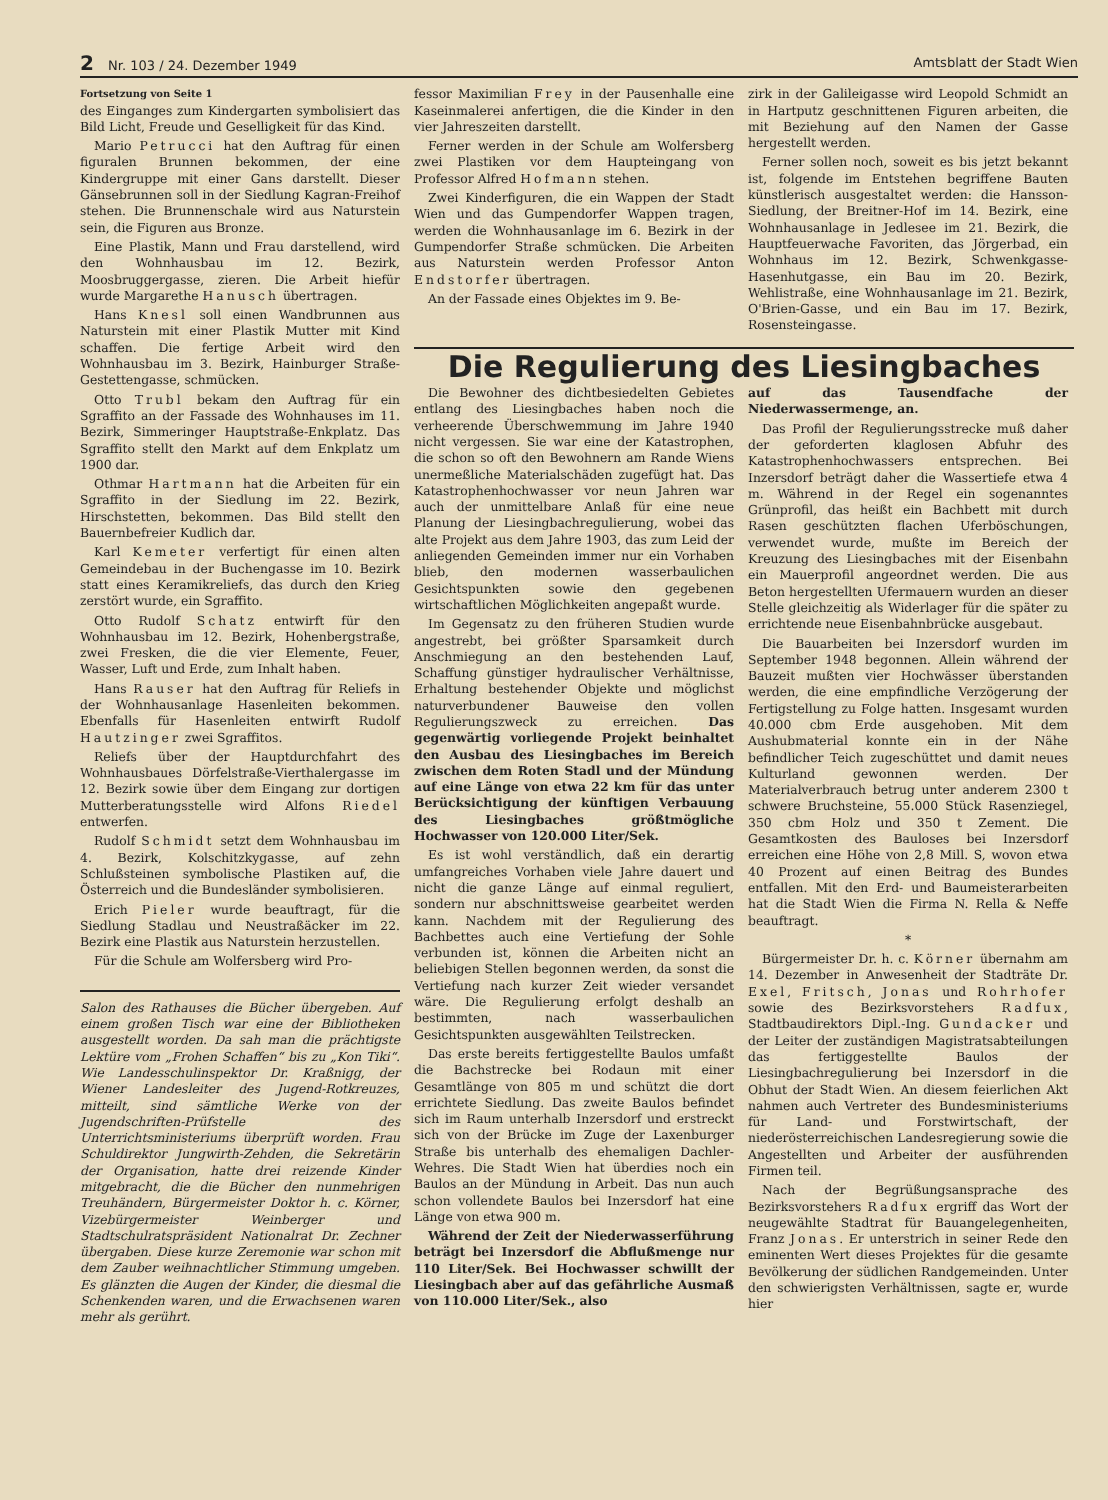2 Nr. 103 / 24. Dezember 1949 Amtsblatt der Stadt Wien
Fortsetzung von Seite 1
des Einganges zum Kindergarten symbolisiert das Bild Licht, Freude und Geselligkeit für das Kind.
Mario Petrucci hat den Auftrag für einen figuralen Brunnen bekommen, der eine Kindergruppe mit einer Gans darstellt. Dieser Gänsebrunnen soll in der Siedlung Kagran-Freihof stehen. Die Brunnenschale wird aus Naturstein sein, die Figuren aus Bronze.
Eine Plastik, Mann und Frau darstellend, wird den Wohnhausbau im 12. Bezirk, Moosbruggergasse, zieren. Die Arbeit hiefür wurde Margarethe Hanusch übertragen.
Hans Knesl soll einen Wandbrunnen aus Naturstein mit einer Plastik Mutter mit Kind schaffen. Die fertige Arbeit wird den Wohnhausbau im 3. Bezirk, Hainburger Straße-Gestettengasse, schmücken.
Otto Trubl bekam den Auftrag für ein Sgraffito an der Fassade des Wohnhauses im 11. Bezirk, Simmeringer Hauptstraße-Enkplatz. Das Sgraffito stellt den Markt auf dem Enkplatz um 1900 dar.
Othmar Hartmann hat die Arbeiten für ein Sgraffito in der Siedlung im 22. Bezirk, Hirschstetten, bekommen. Das Bild stellt den Bauernbefreier Kudlich dar.
Karl Kemeter verfertigt für einen alten Gemeindebau in der Buchengasse im 10. Bezirk statt eines Keramikreliefs, das durch den Krieg zerstört wurde, ein Sgraffito.
Otto Rudolf Schatz entwirft für den Wohnhausbau im 12. Bezirk, Hohenbergstraße, zwei Fresken, die die vier Elemente, Feuer, Wasser, Luft und Erde, zum Inhalt haben.
Hans Rauser hat den Auftrag für Reliefs in der Wohnhausanlage Hasenleiten bekommen. Ebenfalls für Hasenleiten entwirft Rudolf Hautzinger zwei Sgraffitos.
Reliefs über der Hauptdurchfahrt des Wohnhausbaues Dörfelstraße-Vierthalergasse im 12. Bezirk sowie über dem Eingang zur dortigen Mutterberatungsstelle wird Alfons Riedel entwerfen.
Rudolf Schmidt setzt dem Wohnhausbau im 4. Bezirk, Kolschitzkygasse, auf zehn Schlußsteinen symbolische Plastiken auf, die Österreich und die Bundesländer symbolisieren.
Erich Pieler wurde beauftragt, für die Siedlung Stadlau und Neustraßäcker im 22. Bezirk eine Plastik aus Naturstein herzustellen.
Für die Schule am Wolfersberg wird Pro-
Salon des Rathauses die Bücher übergeben. Auf einem großen Tisch war eine der Bibliotheken ausgestellt worden. Da sah man die prächtigste Lektüre vom „Frohen Schaffen“ bis zu „Kon Tiki“. Wie Landesschulinspektor Dr. Kraßnigg, der Wiener Landesleiter des Jugend-Rotkreuzes, mitteilt, sind sämtliche Werke von der Jugendschriften-Prüfstelle des Unterrichtsministeriums überprüft worden. Frau Schuldirektor Jungwirth-Zehden, die Sekretärin der Organisation, hatte drei reizende Kinder mitgebracht, die die Bücher den nunmehrigen Treuhändern, Bürgermeister Doktor h. c. Körner, Vizebürgermeister Weinberger und Stadtschulratspräsident Nationalrat Dr. Zechner übergaben. Diese kurze Zeremonie war schon mit dem Zauber weihnachtlicher Stimmung umgeben. Es glänzten die Augen der Kinder, die diesmal die Schenkenden waren, und die Erwachsenen waren mehr als gerührt.
fessor Maximilian Frey in der Pausenhalle eine Kaseinmalerei anfertigen, die die Kinder in den vier Jahreszeiten darstellt.
Ferner werden in der Schule am Wolfersberg zwei Plastiken vor dem Haupteingang von Professor Alfred Hofmann stehen.
Zwei Kinderfiguren, die ein Wappen der Stadt Wien und das Gumpendorfer Wappen tragen, werden die Wohnhausanlage im 6. Bezirk in der Gumpendorfer Straße schmücken. Die Arbeiten aus Naturstein werden Professor Anton Endstorfer übertragen.
An der Fassade eines Objektes im 9. Be-
zirk in der Galileigasse wird Leopold Schmidt an in Hartputz geschnittenen Figuren arbeiten, die mit Beziehung auf den Namen der Gasse hergestellt werden.
Ferner sollen noch, soweit es bis jetzt bekannt ist, folgende im Entstehen begriffene Bauten künstlerisch ausgestaltet werden: die Hansson-Siedlung, der Breitner-Hof im 14. Bezirk, eine Wohnhausanlage in Jedlesee im 21. Bezirk, die Hauptfeuerwache Favoriten, das Jörgerbad, ein Wohnhaus im 12. Bezirk, Schwenkgasse-Hasenhutgasse, ein Bau im 20. Bezirk, Wehlistraße, eine Wohnhausanlage im 21. Bezirk, O'Brien-Gasse, und ein Bau im 17. Bezirk, Rosensteingasse.
Die Regulierung des Liesingbaches
Die Bewohner des dichtbesiedelten Gebietes entlang des Liesingbaches haben noch die verheerende Überschwemmung im Jahre 1940 nicht vergessen. Sie war eine der Katastrophen, die schon so oft den Bewohnern am Rande Wiens unermeßliche Materialschäden zugefügt hat. Das Katastrophenhochwasser vor neun Jahren war auch der unmittelbare Anlaß für eine neue Planung der Liesingbachregulierung, wobei das alte Projekt aus dem Jahre 1903, das zum Leid der anliegenden Gemeinden immer nur ein Vorhaben blieb, den modernen wasserbaulichen Gesichtspunkten sowie den gegebenen wirtschaftlichen Möglichkeiten angepaßt wurde.
Im Gegensatz zu den früheren Studien wurde angestrebt, bei größter Sparsamkeit durch Anschmiegung an den bestehenden Lauf, Schaffung günstiger hydraulischer Verhältnisse, Erhaltung bestehender Objekte und möglichst naturverbundener Bauweise den vollen Regulierungszweck zu erreichen. Das gegenwärtig vorliegende Projekt beinhaltet den Ausbau des Liesingbaches im Bereich zwischen dem Roten Stadl und der Mündung auf eine Länge von etwa 22 km für das unter Berücksichtigung der künftigen Verbauung des Liesingbaches größtmögliche Hochwasser von 120.000 Liter/Sek.
Es ist wohl verständlich, daß ein derartig umfangreiches Vorhaben viele Jahre dauert und nicht die ganze Länge auf einmal reguliert, sondern nur abschnittsweise gearbeitet werden kann. Nachdem mit der Regulierung des Bachbettes auch eine Vertiefung der Sohle verbunden ist, können die Arbeiten nicht an beliebigen Stellen begonnen werden, da sonst die Vertiefung nach kurzer Zeit wieder versandet wäre. Die Regulierung erfolgt deshalb an bestimmten, nach wasserbaulichen Gesichtspunkten ausgewählten Teilstrecken.
Das erste bereits fertiggestellte Baulos umfaßt die Bachstrecke bei Rodaun mit einer Gesamtlänge von 805 m und schützt die dort errichtete Siedlung. Das zweite Baulos befindet sich im Raum unterhalb Inzersdorf und erstreckt sich von der Brücke im Zuge der Laxenburger Straße bis unterhalb des ehemaligen Dachler-Wehres. Die Stadt Wien hat überdies noch ein Baulos an der Mündung in Arbeit. Das nun auch schon vollendete Baulos bei Inzersdorf hat eine Länge von etwa 900 m.
Während der Zeit der Niederwasserführung beträgt bei Inzersdorf die Abflußmenge nur 110 Liter/Sek. Bei Hochwasser schwillt der Liesingbach aber auf das gefährliche Ausmaß von 110.000 Liter/Sek., also
auf das Tausendfache der Niederwassermenge, an.
Das Profil der Regulierungsstrecke muß daher der geforderten klaglosen Abfuhr des Katastrophenhochwassers entsprechen. Bei Inzersdorf beträgt daher die Wassertiefe etwa 4 m. Während in der Regel ein sogenanntes Grünprofil, das heißt ein Bachbett mit durch Rasen geschützten flachen Uferböschungen, verwendet wurde, mußte im Bereich der Kreuzung des Liesingbaches mit der Eisenbahn ein Mauerprofil angeordnet werden. Die aus Beton hergestellten Ufermauern wurden an dieser Stelle gleichzeitig als Widerlager für die später zu errichtende neue Eisenbahnbrücke ausgebaut.
Die Bauarbeiten bei Inzersdorf wurden im September 1948 begonnen. Allein während der Bauzeit mußten vier Hochwässer überstanden werden, die eine empfindliche Verzögerung der Fertigstellung zu Folge hatten. Insgesamt wurden 40.000 cbm Erde ausgehoben. Mit dem Aushubmaterial konnte ein in der Nähe befindlicher Teich zugeschüttet und damit neues Kulturland gewonnen werden. Der Materialverbrauch betrug unter anderem 2300 t schwere Bruchsteine, 55.000 Stück Rasenziegel, 350 cbm Holz und 350 t Zement. Die Gesamtkosten des Bauloses bei Inzersdorf erreichen eine Höhe von 2,8 Mill. S, wovon etwa 40 Prozent auf einen Beitrag des Bundes entfallen. Mit den Erd- und Baumeisterarbeiten hat die Stadt Wien die Firma N. Rella & Neffe beauftragt.
*
Bürgermeister Dr. h. c. Körner übernahm am 14. Dezember in Anwesenheit der Stadträte Dr. Exel, Fritsch, Jonas und Rohrhofer sowie des Bezirksvorstehers Radfux, Stadtbaudirektors Dipl.-Ing. Gundacker und der Leiter der zuständigen Magistratsabteilungen das fertiggestellte Baulos der Liesingbachregulierung bei Inzersdorf in die Obhut der Stadt Wien. An diesem feierlichen Akt nahmen auch Vertreter des Bundesministeriums für Land- und Forstwirtschaft, der niederösterreichischen Landesregierung sowie die Angestellten und Arbeiter der ausführenden Firmen teil.
Nach der Begrüßungsansprache des Bezirksvorstehers Radfux ergriff das Wort der neugewählte Stadtrat für Bauangelegenheiten, Franz Jonas. Er unterstrich in seiner Rede den eminenten Wert dieses Projektes für die gesamte Bevölkerung der südlichen Randgemeinden. Unter den schwierigsten Verhältnissen, sagte er, wurde hier